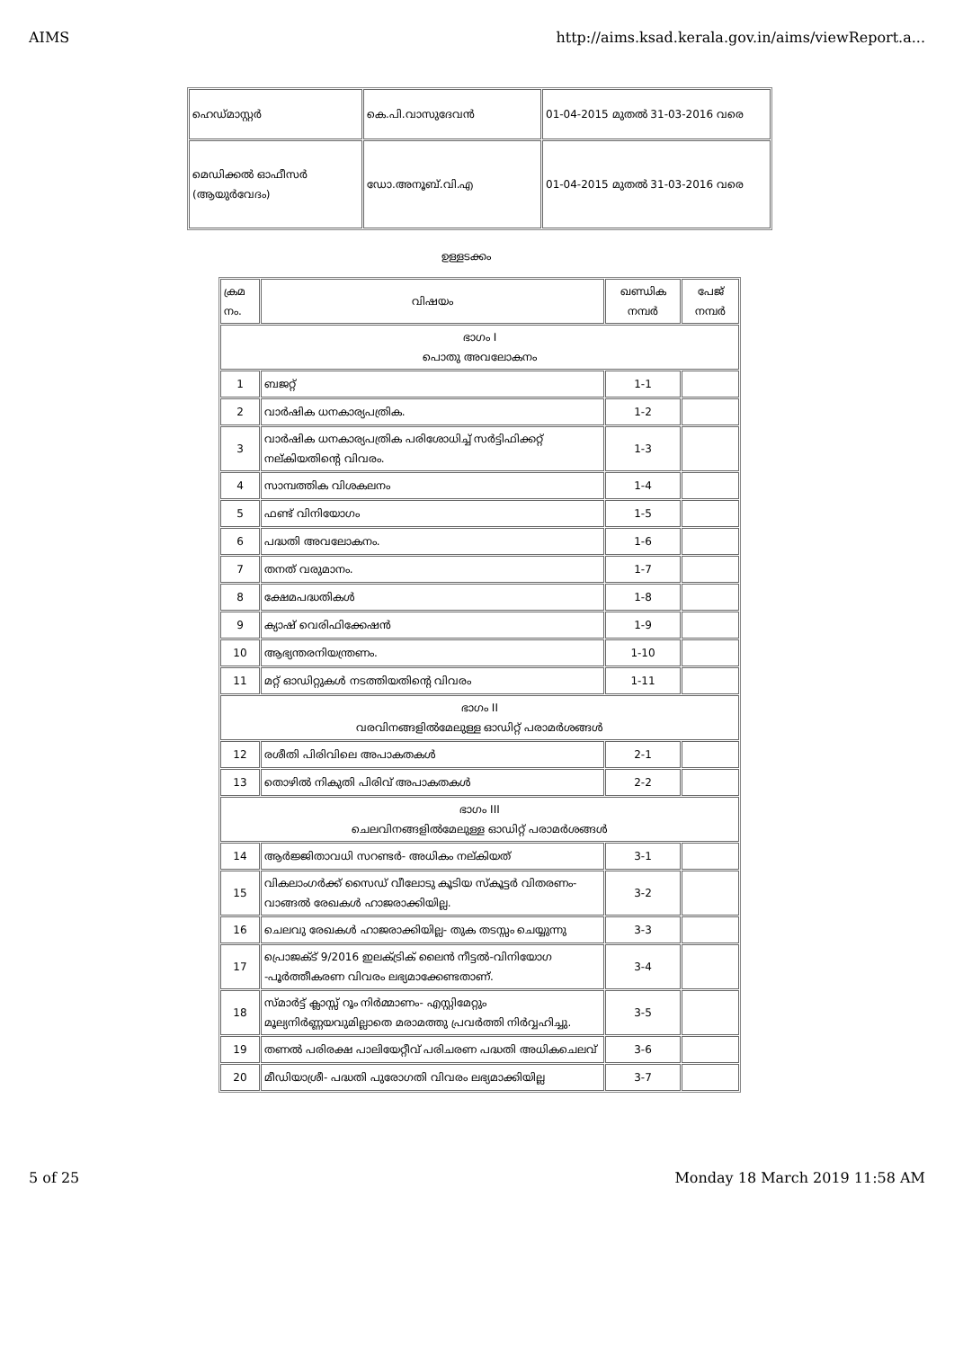AIMS http://aims.ksad.kerala.gov.in/aims/viewReport.a...
| ഹെഡ്മാസ്റ്റർ | കെ.പി.വാസുദേവൻ | 01-04-2015 മുതൽ 31-03-2016 വരെ |
| മെഡിക്കൽ ഓഫീസർ (ആയുർവേദം) | ഡോ.അനൂബ്.വി.എ | 01-04-2015 മുതൽ 31-03-2016 വരെ |
ഉള്ളടക്കം
| ക്രമ നം. | വിഷയം | ഖണ്ഡിക നമ്പർ | പേജ് നമ്പർ |
| --- | --- | --- | --- |
| ഭാഗം I പൊതു അവലോകനം | | | |
| 1 | ബജറ്റ് | 1-1 | |
| 2 | വാർഷിക ധനകാര്യപത്രിക. | 1-2 | |
| 3 | വാർഷിക ധനകാര്യപത്രിക പരിശോധിച്ച് സർട്ടിഫിക്കറ്റ് നല്കിയതിന്റെ വിവരം. | 1-3 | |
| 4 | സാമ്പത്തിക വിശകലനം | 1-4 | |
| 5 | ഫണ്ട് വിനിയോഗം | 1-5 | |
| 6 | പദ്ധതി അവലോകനം. | 1-6 | |
| 7 | തനത് വരുമാനം. | 1-7 | |
| 8 | ക്ഷേമപദ്ധതികൾ | 1-8 | |
| 9 | ക്യാഷ് വെരിഫിക്കേഷൻ | 1-9 | |
| 10 | ആഭ്യന്തരനിയന്ത്രണം. | 1-10 | |
| 11 | മറ്റ് ഓഡിറ്റുകൾ നടത്തിയതിന്റെ വിവരം | 1-11 | |
| ഭാഗം II വരവിനങ്ങളിൽമേലുള്ള ഓഡിറ്റ് പരാമർശങ്ങൾ | | | |
| 12 | രശീതി പിരിവിലെ അപാകതകൾ | 2-1 | |
| 13 | തൊഴിൽ നികുതി പിരിവ് അപാകതകൾ | 2-2 | |
| ഭാഗം III ചെലവിനങ്ങളിൽമേലുള്ള ഓഡിറ്റ് പരാമർശങ്ങൾ | | | |
| 14 | ആർജ്ജിതാവധി സറണ്ടർ- അധികം നല്കിയത് | 3-1 | |
| 15 | വികലാംഗർക്ക് സൈഡ് വീലോടു കൂടിയ സ്കൂട്ടർ വിതരണം-വാങ്ങൽ രേഖകൾ ഹാജരാക്കിയില്ല. | 3-2 | |
| 16 | ചെലവു രേഖകൾ ഹാജരാക്കിയില്ല- തുക തടസ്സം ചെയ്യുന്നു | 3-3 | |
| 17 | പ്രൊജക്ട് 9/2016 ഇലക്ട്രിക് ലൈൻ നീട്ടൽ-വിനിയോഗ -പൂർത്തീകരണ വിവരം ലഭ്യമാക്കേണ്ടതാണ്. | 3-4 | |
| 18 | സ്മാർട്ട് ക്ലാസ്സ് റൂം നിർമ്മാണം- എസ്റ്റിമേറ്റും മൂല്യനിർണ്ണയവുമില്ലാതെ മരാമത്തു പ്രവർത്തി നിർവ്വഹിച്ചു. | 3-5 | |
| 19 | തണൽ പരിരക്ഷ പാലിയേറ്റീവ് പരിചരണ പദ്ധതി അധികചെലവ് | 3-6 | |
| 20 | മീഡിയാശ്രീ- പദ്ധതി പുരോഗതി വിവരം ലഭ്യമാക്കിയില്ല | 3-7 | |
5 of 25 Monday 18 March 2019 11:58 AM